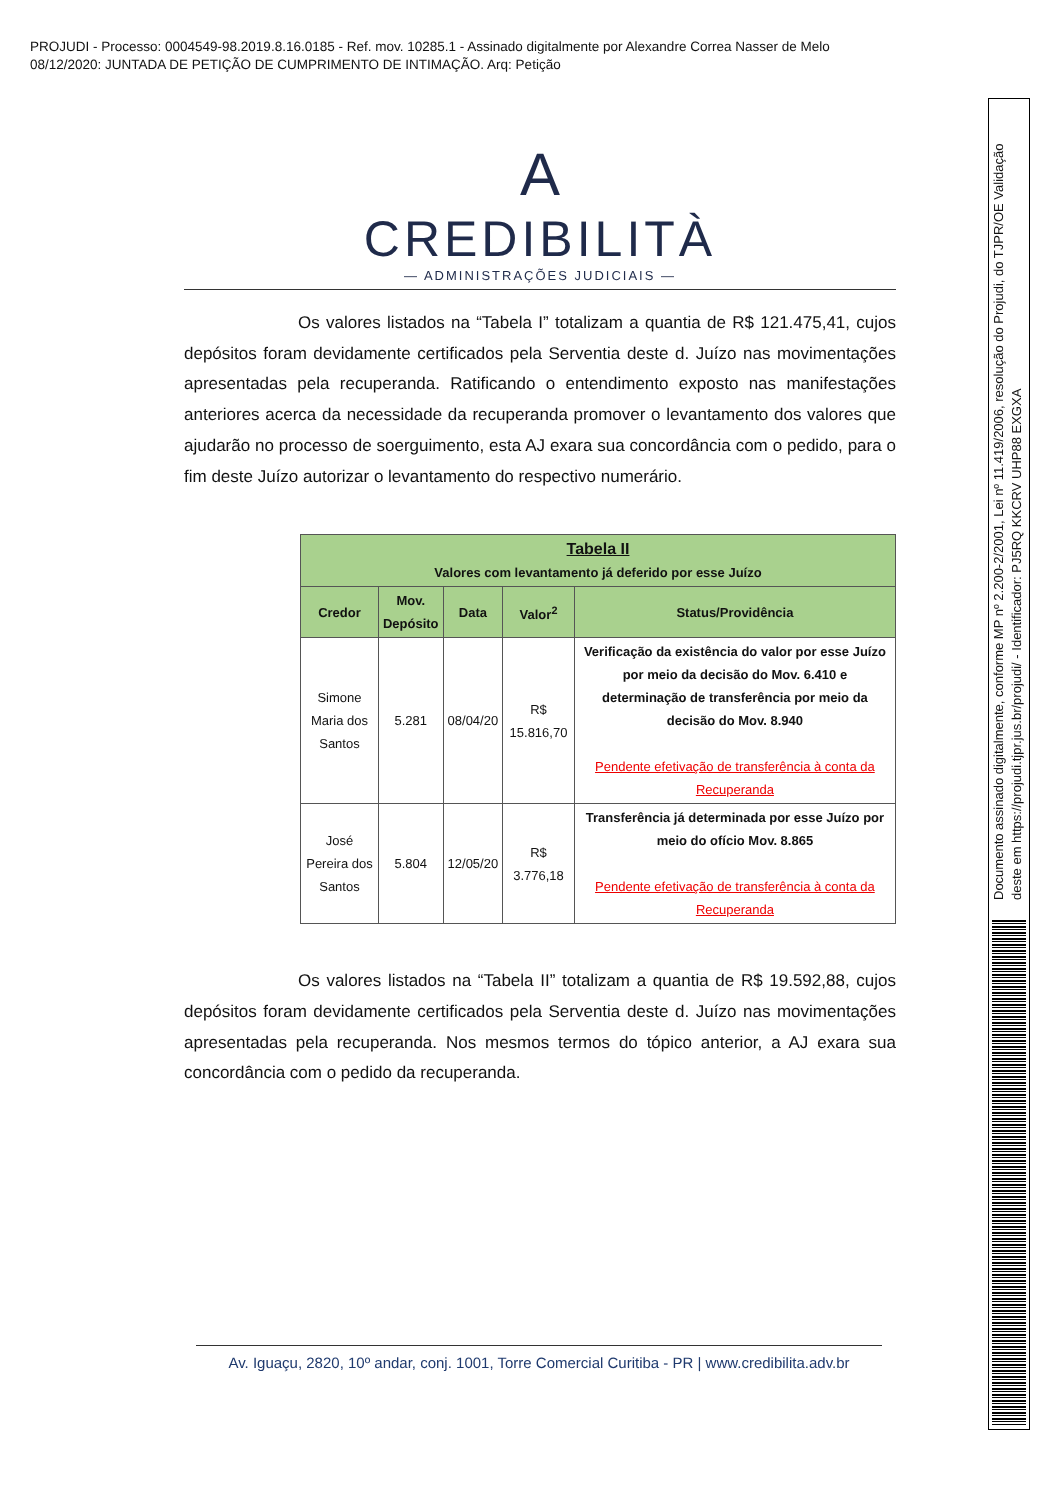PROJUDI - Processo: 0004549-98.2019.8.16.0185 - Ref. mov. 10285.1 - Assinado digitalmente por Alexandre Correa Nasser de Melo
08/12/2020: JUNTADA DE PETIÇÃO DE CUMPRIMENTO DE INTIMAÇÃO. Arq: Petição
Documento assinado digitalmente, conforme MP nº 2.200-2/2001, Lei nº 11.419/2006, resolução do Projudi, do TJPR/OE Validação deste em https://projudi.tjpr.jus.br/projudi/ - Identificador: PJ5RQ KKCRV UHP88 EXGXA
A
CREDIBILITÀ
— ADMINISTRAÇÕES JUDICIAIS —
Os valores listados na “Tabela I” totalizam a quantia de R$ 121.475,41, cujos depósitos foram devidamente certificados pela Serventia deste d. Juízo nas movimentações apresentadas pela recuperanda. Ratificando o entendimento exposto nas manifestações anteriores acerca da necessidade da recuperanda promover o levantamento dos valores que ajudarão no processo de soerguimento, esta AJ exara sua concordância com o pedido, para o fim deste Juízo autorizar o levantamento do respectivo numerário.
| Tabela II Valores com levantamento já deferido por esse Juízo | | | | |
| --- | --- | --- | --- | --- |
| Credor | Mov. Depósito | Data | Valor<sup>2</sup> | Status/Providência |
| Simone Maria dos Santos | 5.281 | 08/04/20 | R$ 15.816,70 | Verificação da existência do valor por esse Juízo por meio da decisão do Mov. 6.410 e determinação de transferência por meio da decisão do Mov. 8.940 Pendente efetivação de transferência à conta da Recuperanda |
| José Pereira dos Santos | 5.804 | 12/05/20 | R$ 3.776,18 | Transferência já determinada por esse Juízo por meio do ofício Mov. 8.865 Pendente efetivação de transferência à conta da Recuperanda |
Os valores listados na “Tabela II” totalizam a quantia de R$ 19.592,88, cujos depósitos foram devidamente certificados pela Serventia deste d. Juízo nas movimentações apresentadas pela recuperanda. Nos mesmos termos do tópico anterior, a AJ exara sua concordância com o pedido da recuperanda.
Av. Iguaçu, 2820, 10º andar, conj. 1001, Torre Comercial Curitiba - PR | www.credibilita.adv.br